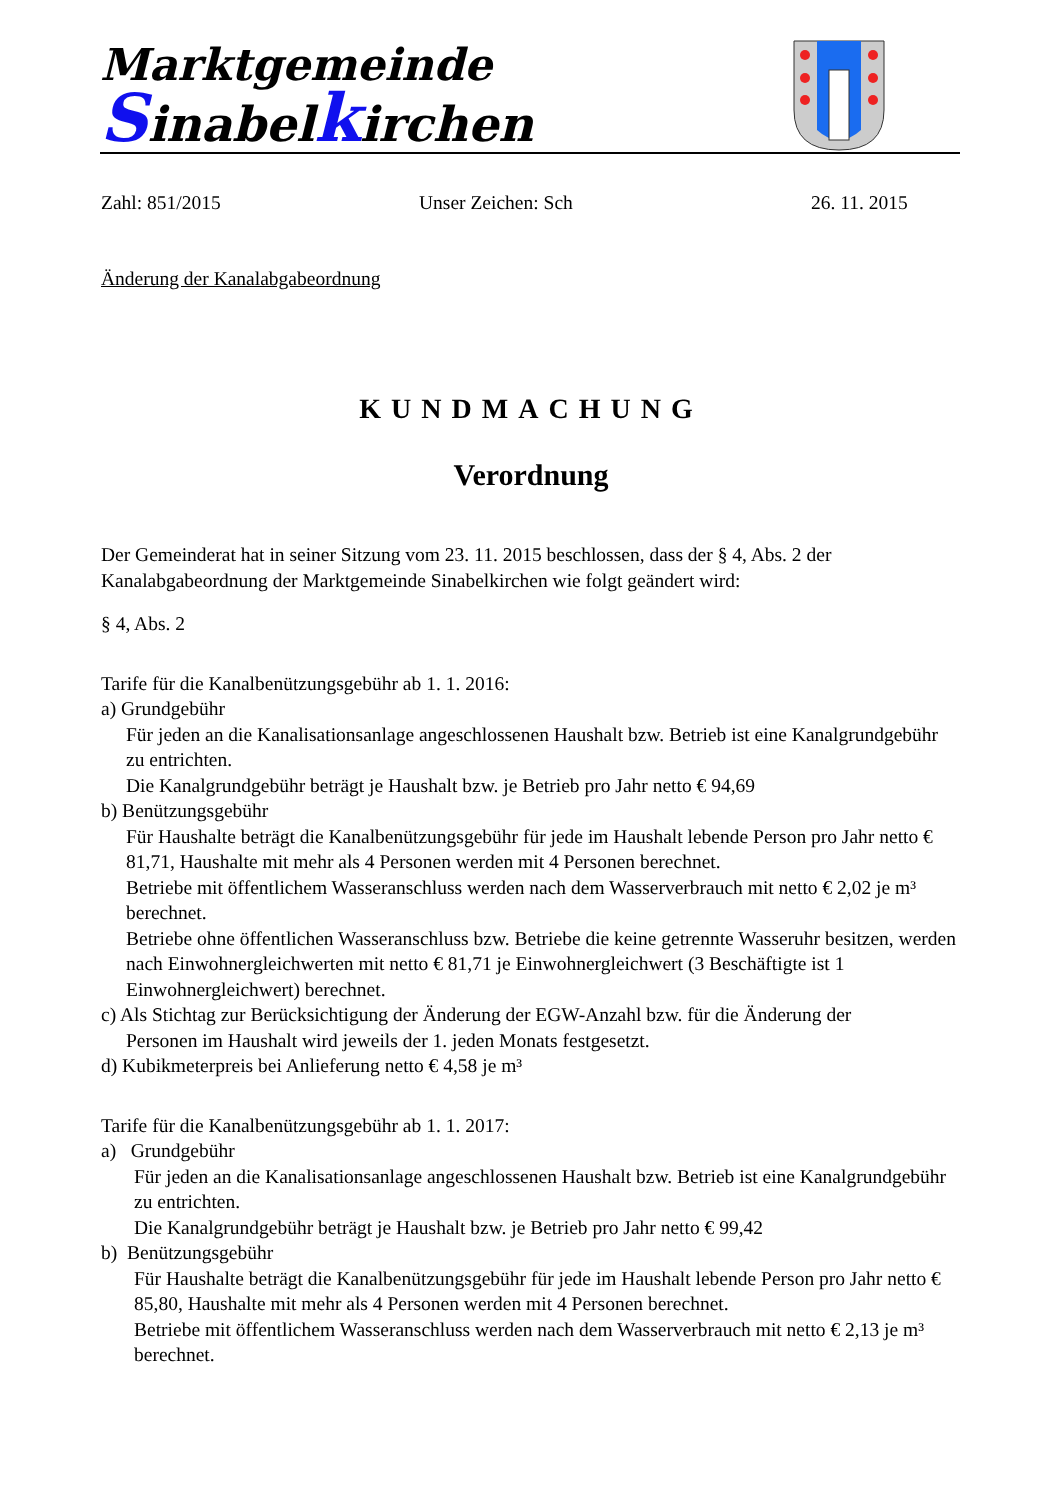Marktgemeinde
Sinabelkirchen
Zahl: 851/2015 Unser Zeichen: Sch 26. 11. 2015
Änderung der Kanalabgabeordnung
KUNDMACHUNG
Verordnung
Der Gemeinderat hat in seiner Sitzung vom 23. 11. 2015 beschlossen, dass der § 4, Abs. 2 der Kanalabgabeordnung der Marktgemeinde Sinabelkirchen wie folgt geändert wird:
§ 4, Abs. 2
Tarife für die Kanalbenützungsgebühr ab 1. 1. 2016:
a) Grundgebühr
Für jeden an die Kanalisationsanlage angeschlossenen Haushalt bzw. Betrieb ist eine Kanalgrundgebühr zu entrichten.
Die Kanalgrundgebühr beträgt je Haushalt bzw. je Betrieb pro Jahr netto € 94,69
b) Benützungsgebühr
Für Haushalte beträgt die Kanalbenützungsgebühr für jede im Haushalt lebende Person pro Jahr netto € 81,71, Haushalte mit mehr als 4 Personen werden mit 4 Personen berechnet.
Betriebe mit öffentlichem Wasseranschluss werden nach dem Wasserverbrauch mit netto € 2,02 je m³ berechnet.
Betriebe ohne öffentlichen Wasseranschluss bzw. Betriebe die keine getrennte Wasseruhr besitzen, werden nach Einwohnergleichwerten mit netto € 81,71 je Einwohnergleichwert (3 Beschäftigte ist 1 Einwohnergleichwert) berechnet.
c) Als Stichtag zur Berücksichtigung der Änderung der EGW-Anzahl bzw. für die Änderung der
Personen im Haushalt wird jeweils der 1. jeden Monats festgesetzt.
d) Kubikmeterpreis bei Anlieferung netto € 4,58 je m³
Tarife für die Kanalbenützungsgebühr ab 1. 1. 2017:
a) Grundgebühr
Für jeden an die Kanalisationsanlage angeschlossenen Haushalt bzw. Betrieb ist eine Kanalgrundgebühr zu entrichten.
Die Kanalgrundgebühr beträgt je Haushalt bzw. je Betrieb pro Jahr netto € 99,42
b) Benützungsgebühr
Für Haushalte beträgt die Kanalbenützungsgebühr für jede im Haushalt lebende Person pro Jahr netto € 85,80, Haushalte mit mehr als 4 Personen werden mit 4 Personen berechnet.
Betriebe mit öffentlichem Wasseranschluss werden nach dem Wasserverbrauch mit netto € 2,13 je m³ berechnet.